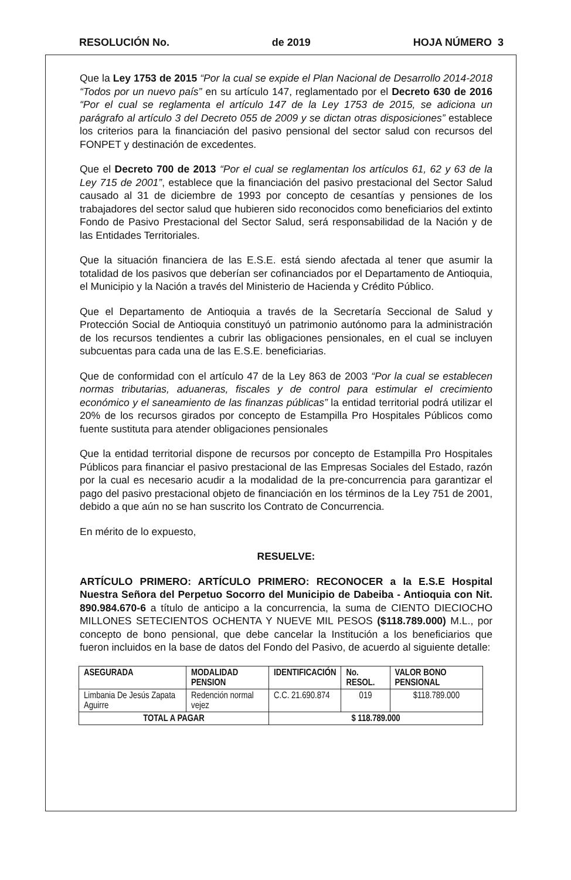RESOLUCIÓN No. de 2019 HOJA NÚMERO 3
Que la Ley 1753 de 2015 “Por la cual se expide el Plan Nacional de Desarrollo 2014-2018 “Todos por un nuevo país” en su artículo 147, reglamentado por el Decreto 630 de 2016 “Por el cual se reglamenta el artículo 147 de la Ley 1753 de 2015, se adiciona un parágrafo al artículo 3 del Decreto 055 de 2009 y se dictan otras disposiciones” establece los criterios para la financiación del pasivo pensional del sector salud con recursos del FONPET y destinación de excedentes.
Que el Decreto 700 de 2013 “Por el cual se reglamentan los artículos 61, 62 y 63 de la Ley 715 de 2001”, establece que la financiación del pasivo prestacional del Sector Salud causado al 31 de diciembre de 1993 por concepto de cesantías y pensiones de los trabajadores del sector salud que hubieren sido reconocidos como beneficiarios del extinto Fondo de Pasivo Prestacional del Sector Salud, será responsabilidad de la Nación y de las Entidades Territoriales.
Que la situación financiera de las E.S.E. está siendo afectada al tener que asumir la totalidad de los pasivos que deberían ser cofinanciados por el Departamento de Antioquia, el Municipio y la Nación a través del Ministerio de Hacienda y Crédito Público.
Que el Departamento de Antioquia a través de la Secretaría Seccional de Salud y Protección Social de Antioquia constituyó un patrimonio autónomo para la administración de los recursos tendientes a cubrir las obligaciones pensionales, en el cual se incluyen subcuentas para cada una de las E.S.E. beneficiarias.
Que de conformidad con el artículo 47 de la Ley 863 de 2003 “Por la cual se establecen normas tributarias, aduaneras, fiscales y de control para estimular el crecimiento económico y el saneamiento de las finanzas públicas” la entidad territorial podrá utilizar el 20% de los recursos girados por concepto de Estampilla Pro Hospitales Públicos como fuente sustituta para atender obligaciones pensionales
Que la entidad territorial dispone de recursos por concepto de Estampilla Pro Hospitales Públicos para financiar el pasivo prestacional de las Empresas Sociales del Estado, razón por la cual es necesario acudir a la modalidad de la pre-concurrencia para garantizar el pago del pasivo prestacional objeto de financiación en los términos de la Ley 751 de 2001, debido a que aún no se han suscrito los Contrato de Concurrencia.
En mérito de lo expuesto,
RESUELVE:
ARTÍCULO PRIMERO: ARTÍCULO PRIMERO: RECONOCER a la E.S.E Hospital Nuestra Señora del Perpetuo Socorro del Municipio de Dabeiba - Antioquia con Nit. 890.984.670-6 a título de anticipo a la concurrencia, la suma de CIENTO DIECIOCHO MILLONES SETECIENTOS OCHENTA Y NUEVE MIL PESOS ($118.789.000) M.L., por concepto de bono pensional, que debe cancelar la Institución a los beneficiarios que fueron incluidos en la base de datos del Fondo del Pasivo, de acuerdo al siguiente detalle:
| ASEGURADA | MODALIDAD PENSION | IDENTIFICACIÓN | No. RESOL. | VALOR BONO PENSIONAL |
| --- | --- | --- | --- | --- |
| Limbania De Jesús Zapata Aguirre | Redención normal vejez | C.C. 21.690.874 | 019 | $118.789.000 |
| TOTAL A PAGAR | | $ 118.789.000 | | |